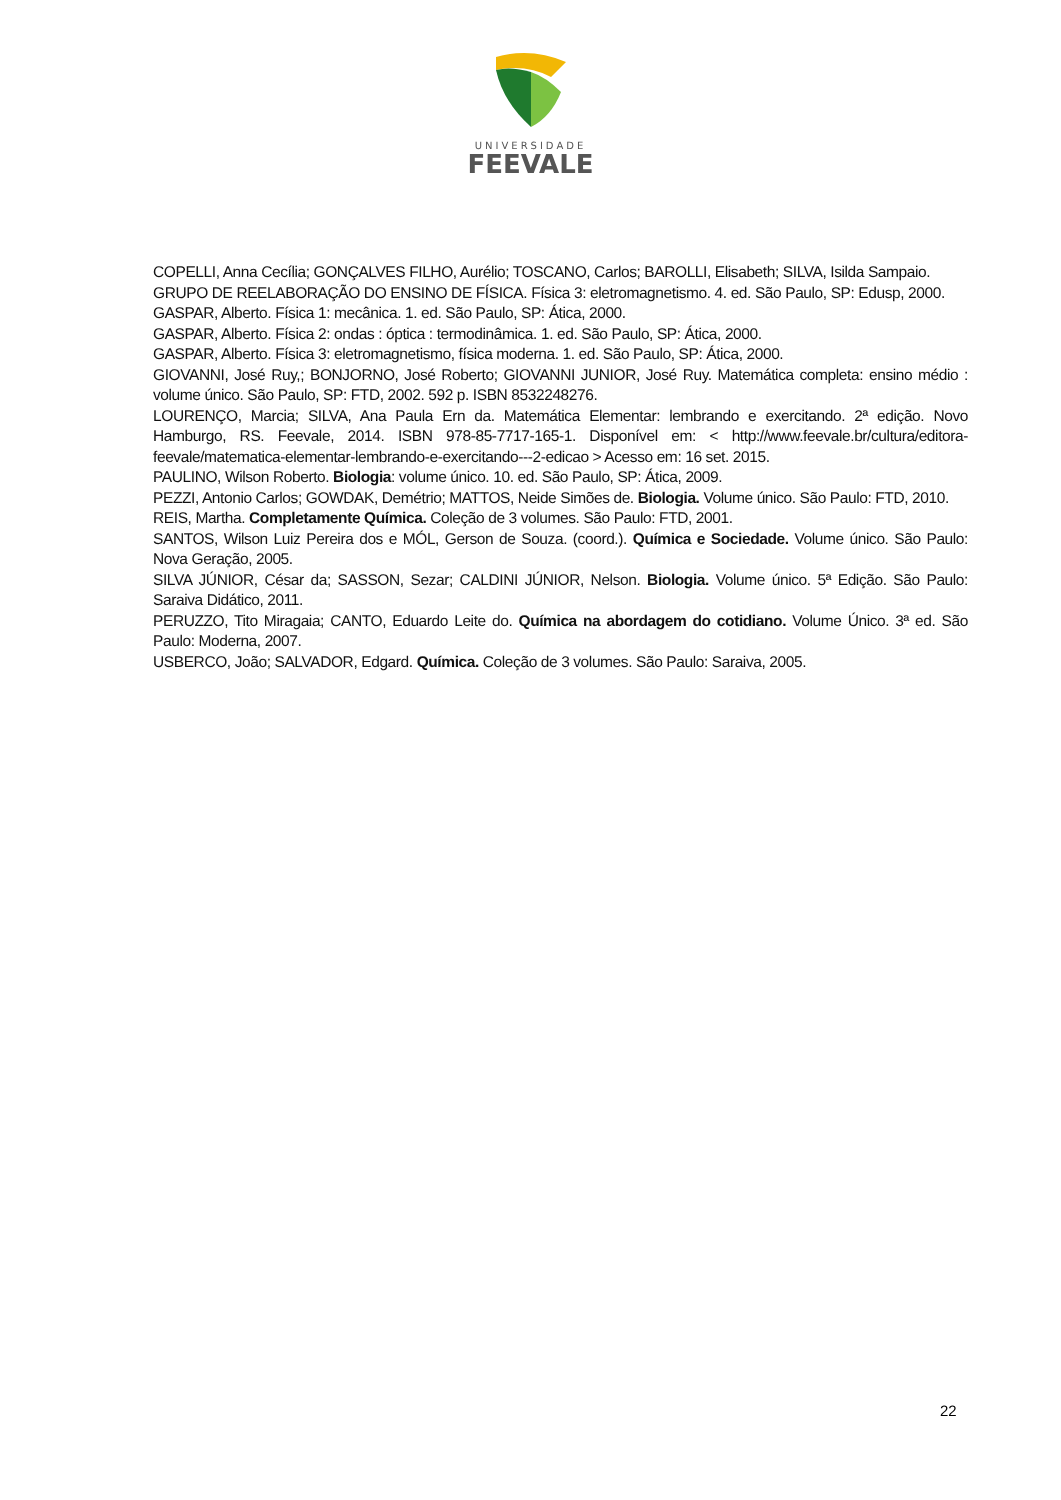UNIVERSIDADE
FEEVALE
COPELLI, Anna Cecília; GONÇALVES FILHO, Aurélio; TOSCANO, Carlos; BAROLLI, Elisabeth; SILVA, Isilda Sampaio.
GRUPO DE REELABORAÇÃO DO ENSINO DE FÍSICA. Física 3: eletromagnetismo. 4. ed. São Paulo, SP: Edusp, 2000.
GASPAR, Alberto. Física 1: mecânica. 1. ed. São Paulo, SP: Ática, 2000.
GASPAR, Alberto. Física 2: ondas : óptica : termodinâmica. 1. ed. São Paulo, SP: Ática, 2000.
GASPAR, Alberto. Física 3: eletromagnetismo, física moderna. 1. ed. São Paulo, SP: Ática, 2000.
GIOVANNI, José Ruy,; BONJORNO, José Roberto; GIOVANNI JUNIOR, José Ruy. Matemática completa: ensino médio : volume único. São Paulo, SP: FTD, 2002. 592 p. ISBN 8532248276.
LOURENÇO, Marcia; SILVA, Ana Paula Ern da. Matemática Elementar: lembrando e exercitando. 2ª edição. Novo Hamburgo, RS. Feevale, 2014. ISBN 978-85-7717-165-1. Disponível em: < http://www.feevale.br/cultura/editora-feevale/matematica-elementar-lembrando-e-exercitando---2-edicao > Acesso em: 16 set. 2015.
PAULINO, Wilson Roberto. Biologia: volume único. 10. ed. São Paulo, SP: Ática, 2009.
PEZZI, Antonio Carlos; GOWDAK, Demétrio; MATTOS, Neide Simões de. Biologia. Volume único. São Paulo: FTD, 2010.
REIS, Martha. Completamente Química. Coleção de 3 volumes. São Paulo: FTD, 2001.
SANTOS, Wilson Luiz Pereira dos e MÓL, Gerson de Souza. (coord.). Química e Sociedade. Volume único. São Paulo: Nova Geração, 2005.
SILVA JÚNIOR, César da; SASSON, Sezar; CALDINI JÚNIOR, Nelson. Biologia. Volume único. 5ª Edição. São Paulo: Saraiva Didático, 2011.
PERUZZO, Tito Miragaia; CANTO, Eduardo Leite do. Química na abordagem do cotidiano. Volume Único. 3ª ed. São Paulo: Moderna, 2007.
USBERCO, João; SALVADOR, Edgard. Química. Coleção de 3 volumes. São Paulo: Saraiva, 2005.
22